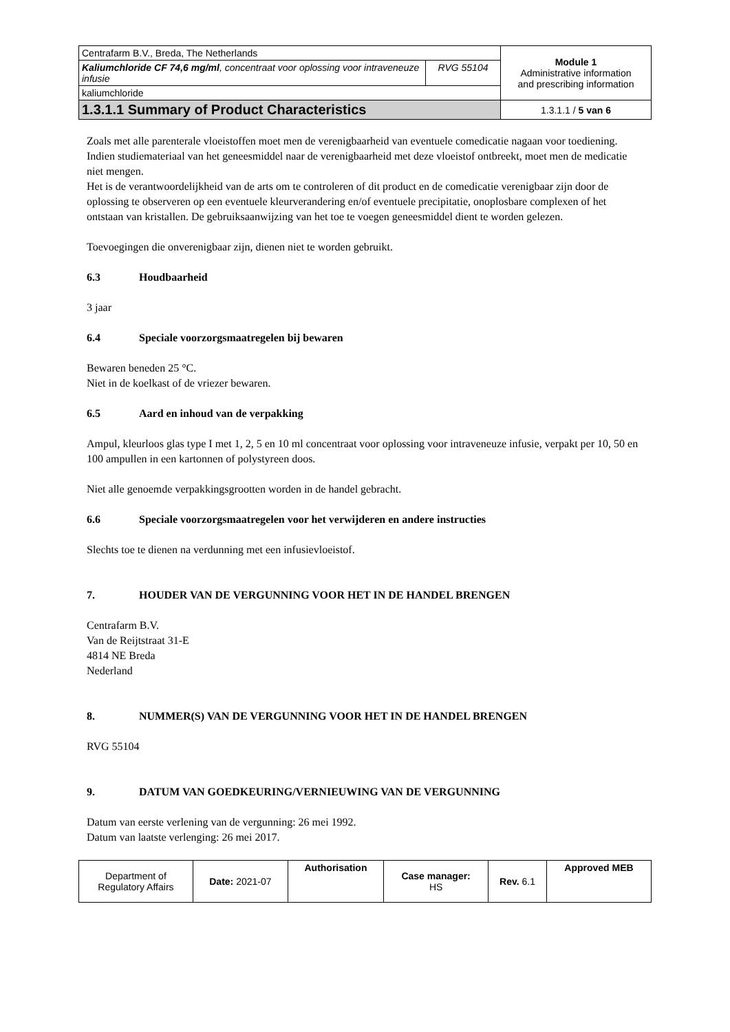| Centrafarm B.V., Breda, The Netherlands | | Module 1 Administrative information and prescribing information |
| Kaliumchloride CF 74,6 mg/ml , concentraat voor oplossing voor intraveneuze infusie | RVG 55104 | |
| kaliumchloride | | |
| 1.3.1.1 Summary of Product Characteristics | | 1.3.1.1 / 5 van 6 |
Zoals met alle parenterale vloeistoffen moet men de verenigbaarheid van eventuele comedicatie nagaan voor toediening.
Indien studiemateriaal van het geneesmiddel naar de verenigbaarheid met deze vloeistof ontbreekt, moet men de medicatie niet mengen.
Het is de verantwoordelijkheid van de arts om te controleren of dit product en de comedicatie verenigbaar zijn door de oplossing te observeren op een eventuele kleurverandering en/of eventuele precipitatie, onoplosbare complexen of het ontstaan van kristallen. De gebruiksaanwijzing van het toe te voegen geneesmiddel dient te worden gelezen.
Toevoegingen die onverenigbaar zijn, dienen niet te worden gebruikt.
6.3 Houdbaarheid
3 jaar
6.4 Speciale voorzorgsmaatregelen bij bewaren
Bewaren beneden 25 °C.
Niet in de koelkast of de vriezer bewaren.
6.5 Aard en inhoud van de verpakking
Ampul, kleurloos glas type I met 1, 2, 5 en 10 ml concentraat voor oplossing voor intraveneuze infusie, verpakt per 10, 50 en 100 ampullen in een kartonnen of polystyreen doos.
Niet alle genoemde verpakkingsgrootten worden in de handel gebracht.
6.6 Speciale voorzorgsmaatregelen voor het verwijderen en andere instructies
Slechts toe te dienen na verdunning met een infusievloeistof.
7. HOUDER VAN DE VERGUNNING VOOR HET IN DE HANDEL BRENGEN
Centrafarm B.V.
Van de Reijtstraat 31-E
4814 NE Breda
Nederland
8. NUMMER(S) VAN DE VERGUNNING VOOR HET IN DE HANDEL BRENGEN
RVG 55104
9. DATUM VAN GOEDKEURING/VERNIEUWING VAN DE VERGUNNING
Datum van eerste verlening van de vergunning: 26 mei 1992.
Datum van laatste verlenging: 26 mei 2017.
| Department of Regulatory Affairs | Date: 2021-07 | Authorisation | Case manager: HS | Rev. 6.1 | Approved MEB |